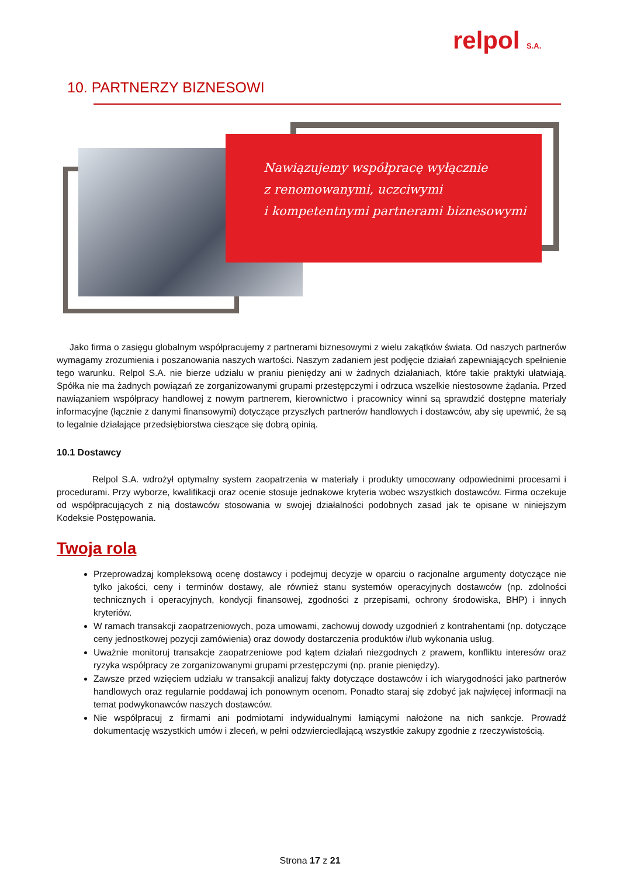relpol S.A.
10. PARTNERZY BIZNESOWI
Nawiązujemy współpracę wyłącznie
z renomowanymi, uczciwymi
i kompetentnymi partnerami biznesowymi
Jako firma o zasięgu globalnym współpracujemy z partnerami biznesowymi z wielu zakątków świata. Od naszych partnerów wymagamy zrozumienia i poszanowania naszych wartości. Naszym zadaniem jest podjęcie działań zapewniających spełnienie tego warunku. Relpol S.A. nie bierze udziału w praniu pieniędzy ani w żadnych działaniach, które takie praktyki ułatwiają. Spółka nie ma żadnych powiązań ze zorganizowanymi grupami przestępczymi i odrzuca wszelkie niestosowne żądania. Przed nawiązaniem współpracy handlowej z nowym partnerem, kierownictwo i pracownicy winni są sprawdzić dostępne materiały informacyjne (łącznie z danymi finansowymi) dotyczące przyszłych partnerów handlowych i dostawców, aby się upewnić, że są to legalnie działające przedsiębiorstwa cieszące się dobrą opinią.
10.1 Dostawcy
Relpol S.A. wdrożył optymalny system zaopatrzenia w materiały i produkty umocowany odpowiednimi procesami i procedurami. Przy wyborze, kwalifikacji oraz ocenie stosuje jednakowe kryteria wobec wszystkich dostawców. Firma oczekuje od współpracujących z nią dostawców stosowania w swojej działalności podobnych zasad jak te opisane w niniejszym Kodeksie Postępowania.
Twoja rola
Przeprowadzaj kompleksową ocenę dostawcy i podejmuj decyzje w oparciu o racjonalne argumenty dotyczące nie tylko jakości, ceny i terminów dostawy, ale również stanu systemów operacyjnych dostawców (np. zdolności technicznych i operacyjnych, kondycji finansowej, zgodności z przepisami, ochrony środowiska, BHP) i innych kryteriów.
W ramach transakcji zaopatrzeniowych, poza umowami, zachowuj dowody uzgodnień z kontrahentami (np. dotyczące ceny jednostkowej pozycji zamówienia) oraz dowody dostarczenia produktów i/lub wykonania usług.
Uważnie monitoruj transakcje zaopatrzeniowe pod kątem działań niezgodnych z prawem, konfliktu interesów oraz ryzyka współpracy ze zorganizowanymi grupami przestępczymi (np. pranie pieniędzy).
Zawsze przed wzięciem udziału w transakcji analizuj fakty dotyczące dostawców i ich wiarygodności jako partnerów handlowych oraz regularnie poddawaj ich ponownym ocenom. Ponadto staraj się zdobyć jak najwięcej informacji na temat podwykonawców naszych dostawców.
Nie współpracuj z firmami ani podmiotami indywidualnymi łamiącymi nałożone na nich sankcje. Prowadź dokumentację wszystkich umów i zleceń, w pełni odzwierciedlającą wszystkie zakupy zgodnie z rzeczywistością.
Strona 17 z 21